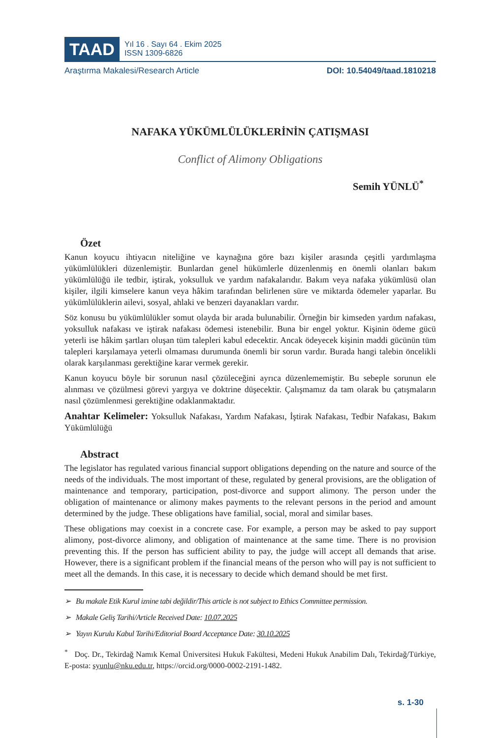TAAD Yıl 16 . Sayı 64 . Ekim 2025
ISSN 1309-6826
Araştırma Makalesi/Research Article DOI: 10.54049/taad.1810218
NAFAKA YÜKÜMLÜLÜKLERİNİN ÇATIŞMASI
Conflict of Alimony Obligations
Semih YÜNLÜ<sup>*</sup>
Özet
Kanun koyucu ihtiyacın niteliğine ve kaynağına göre bazı kişiler arasında çeşitli yardımlaşma yükümlülükleri düzenlemiştir. Bunlardan genel hükümlerle düzenlenmiş en önemli olanları bakım yükümlülüğü ile tedbir, iştirak, yoksulluk ve yardım nafakalarıdır. Bakım veya nafaka yükümlüsü olan kişiler, ilgili kimselere kanun veya hâkim tarafından belirlenen süre ve miktarda ödemeler yaparlar. Bu yükümlülüklerin ailevi, sosyal, ahlaki ve benzeri dayanakları vardır.
Söz konusu bu yükümlülükler somut olayda bir arada bulunabilir. Örneğin bir kimseden yardım nafakası, yoksulluk nafakası ve iştirak nafakası ödemesi istenebilir. Buna bir engel yoktur. Kişinin ödeme gücü yeterli ise hâkim şartları oluşan tüm talepleri kabul edecektir. Ancak ödeyecek kişinin maddi gücünün tüm talepleri karşılamaya yeterli olmaması durumunda önemli bir sorun vardır. Burada hangi talebin öncelikli olarak karşılanması gerektiğine karar vermek gerekir.
Kanun koyucu böyle bir sorunun nasıl çözüleceğini ayrıca düzenlememiştir. Bu sebeple sorunun ele alınması ve çözülmesi görevi yargıya ve doktrine düşecektir. Çalışmamız da tam olarak bu çatışmaların nasıl çözümlenmesi gerektiğine odaklanmaktadır.
Anahtar Kelimeler: Yoksulluk Nafakası, Yardım Nafakası, İştirak Nafakası, Tedbir Nafakası, Bakım Yükümlülüğü
Abstract
The legislator has regulated various financial support obligations depending on the nature and source of the needs of the individuals. The most important of these, regulated by general provisions, are the obligation of maintenance and temporary, participation, post-divorce and support alimony. The person under the obligation of maintenance or alimony makes payments to the relevant persons in the period and amount determined by the judge. These obligations have familial, social, moral and similar bases.
These obligations may coexist in a concrete case. For example, a person may be asked to pay support alimony, post-divorce alimony, and obligation of maintenance at the same time. There is no provision preventing this. If the person has sufficient ability to pay, the judge will accept all demands that arise. However, there is a significant problem if the financial means of the person who will pay is not sufficient to meet all the demands. In this case, it is necessary to decide which demand should be met first.
➢ Bu makale Etik Kurul iznine tabi değildir/This article is not subject to Ethics Committee permission.
➢ Makale Geliş Tarihi/Article Received Date: 10.07.2025
➢ Yayın Kurulu Kabul Tarihi/Editorial Board Acceptance Date: 30.10.2025
<sup>*</sup> Doç. Dr., Tekirdağ Namık Kemal Üniversitesi Hukuk Fakültesi, Medeni Hukuk Anabilim Dalı, Tekirdağ/Türkiye, E-posta: syunlu@nku.edu.tr, https://orcid.org/0000-0002-2191-1482.
s. 1-30